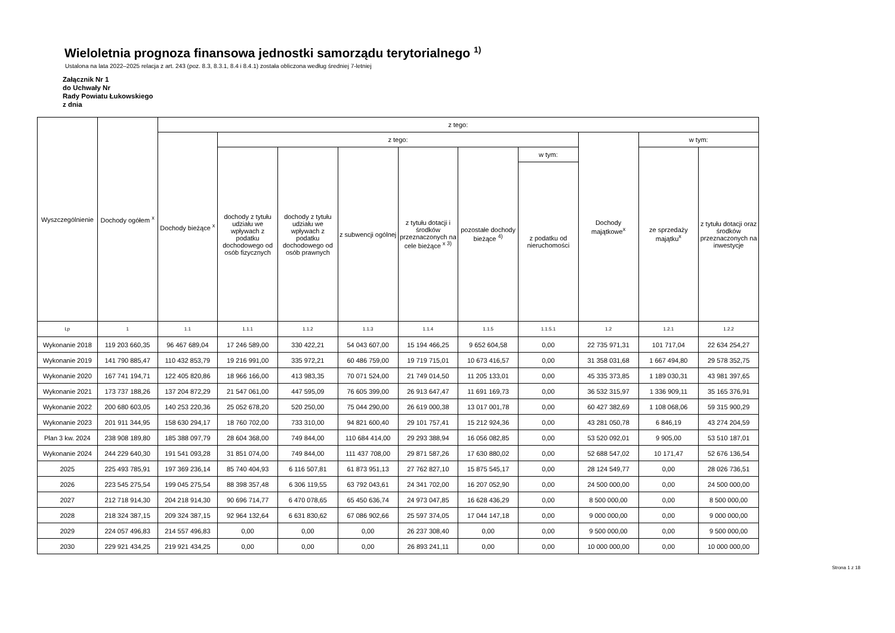Wieloletnia prognoza finansowa jednostki samorządu terytorialnego <sup>1)</sup>
Ustalona na lata 2022–2025 relacja z art. 243 (poz. 8.3, 8.3.1, 8.4 i 8.4.1) została obliczona według średniej 7-letniej
Załącznik Nr 1
do Uchwały Nr
Rady Powiatu Łukowskiego
z dnia
| Wyszczególnienie | Dochody ogółem <sup>x</sup> | z tego: | | | | | | | | | |
| --- | --- | --- | --- | --- | --- | --- | --- | --- | --- | --- | --- |
| | | Dochody bieżące <sup>x</sup> | z tego: | | | | | | Dochody majątkowe<sup>x</sup> | w tym: | |
| | | | dochody z tytułu udziału we wpływach z podatku dochodowego od osób fizycznych | dochody z tytułu udziału we wpływach z podatku dochodowego od osób prawnych | z subwencji ogólnej | z tytułu dotacji i środków przeznaczonych na cele bieżące <sup>x 3)</sup> | pozostałe dochody bieżące <sup>4)</sup> | w tym: | | ze sprzedaży majątku<sup>x</sup> | z tytułu dotacji oraz środków przeznaczonych na inwestycje |
| | | | | | | | | z podatku od nieruchomości | | | |
| Lp | 1 | 1.1 | 1.1.1 | 1.1.2 | 1.1.3 | 1.1.4 | 1.1.5 | 1.1.5.1 | 1.2 | 1.2.1 | 1.2.2 |
| Wykonanie 2018 | 119 203 660,35 | 96 467 689,04 | 17 246 589,00 | 330 422,21 | 54 043 607,00 | 15 194 466,25 | 9 652 604,58 | 0,00 | 22 735 971,31 | 101 717,04 | 22 634 254,27 |
| Wykonanie 2019 | 141 790 885,47 | 110 432 853,79 | 19 216 991,00 | 335 972,21 | 60 486 759,00 | 19 719 715,01 | 10 673 416,57 | 0,00 | 31 358 031,68 | 1 667 494,80 | 29 578 352,75 |
| Wykonanie 2020 | 167 741 194,71 | 122 405 820,86 | 18 966 166,00 | 413 983,35 | 70 071 524,00 | 21 749 014,50 | 11 205 133,01 | 0,00 | 45 335 373,85 | 1 189 030,31 | 43 981 397,65 |
| Wykonanie 2021 | 173 737 188,26 | 137 204 872,29 | 21 547 061,00 | 447 595,09 | 76 605 399,00 | 26 913 647,47 | 11 691 169,73 | 0,00 | 36 532 315,97 | 1 336 909,11 | 35 165 376,91 |
| Wykonanie 2022 | 200 680 603,05 | 140 253 220,36 | 25 052 678,20 | 520 250,00 | 75 044 290,00 | 26 619 000,38 | 13 017 001,78 | 0,00 | 60 427 382,69 | 1 108 068,06 | 59 315 900,29 |
| Wykonanie 2023 | 201 911 344,95 | 158 630 294,17 | 18 760 702,00 | 733 310,00 | 94 821 600,40 | 29 101 757,41 | 15 212 924,36 | 0,00 | 43 281 050,78 | 6 846,19 | 43 274 204,59 |
| Plan 3 kw. 2024 | 238 908 189,80 | 185 388 097,79 | 28 604 368,00 | 749 844,00 | 110 684 414,00 | 29 293 388,94 | 16 056 082,85 | 0,00 | 53 520 092,01 | 9 905,00 | 53 510 187,01 |
| Wykonanie 2024 | 244 229 640,30 | 191 541 093,28 | 31 851 074,00 | 749 844,00 | 111 437 708,00 | 29 871 587,26 | 17 630 880,02 | 0,00 | 52 688 547,02 | 10 171,47 | 52 676 136,54 |
| 2025 | 225 493 785,91 | 197 369 236,14 | 85 740 404,93 | 6 116 507,81 | 61 873 951,13 | 27 762 827,10 | 15 875 545,17 | 0,00 | 28 124 549,77 | 0,00 | 28 026 736,51 |
| 2026 | 223 545 275,54 | 199 045 275,54 | 88 398 357,48 | 6 306 119,55 | 63 792 043,61 | 24 341 702,00 | 16 207 052,90 | 0,00 | 24 500 000,00 | 0,00 | 24 500 000,00 |
| 2027 | 212 718 914,30 | 204 218 914,30 | 90 696 714,77 | 6 470 078,65 | 65 450 636,74 | 24 973 047,85 | 16 628 436,29 | 0,00 | 8 500 000,00 | 0,00 | 8 500 000,00 |
| 2028 | 218 324 387,15 | 209 324 387,15 | 92 964 132,64 | 6 631 830,62 | 67 086 902,66 | 25 597 374,05 | 17 044 147,18 | 0,00 | 9 000 000,00 | 0,00 | 9 000 000,00 |
| 2029 | 224 057 496,83 | 214 557 496,83 | 0,00 | 0,00 | 0,00 | 26 237 308,40 | 0,00 | 0,00 | 9 500 000,00 | 0,00 | 9 500 000,00 |
| 2030 | 229 921 434,25 | 219 921 434,25 | 0,00 | 0,00 | 0,00 | 26 893 241,11 | 0,00 | 0,00 | 10 000 000,00 | 0,00 | 10 000 000,00 |
Strona 1 z 18